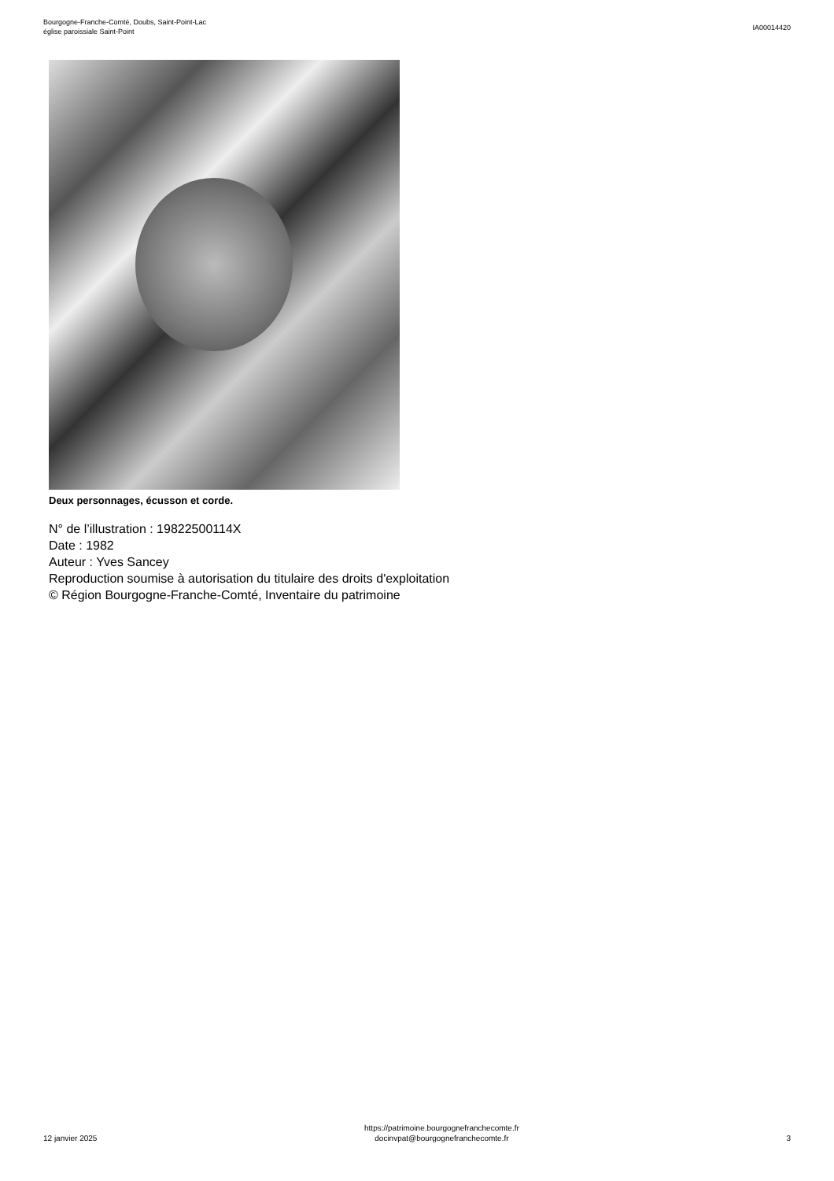Bourgogne-Franche-Comté, Doubs, Saint-Point-Lac
église paroissiale Saint-Point
IA00014420
Deux personnages, écusson et corde.
N° de l’illustration : 19822500114X
Date : 1982
Auteur : Yves Sancey
Reproduction soumise à autorisation du titulaire des droits d'exploitation
© Région Bourgogne-Franche-Comté, Inventaire du patrimoine
12 janvier 2025
https://patrimoine.bourgognefranchecomte.fr
docinvpat@bourgognefranchecomte.fr
3